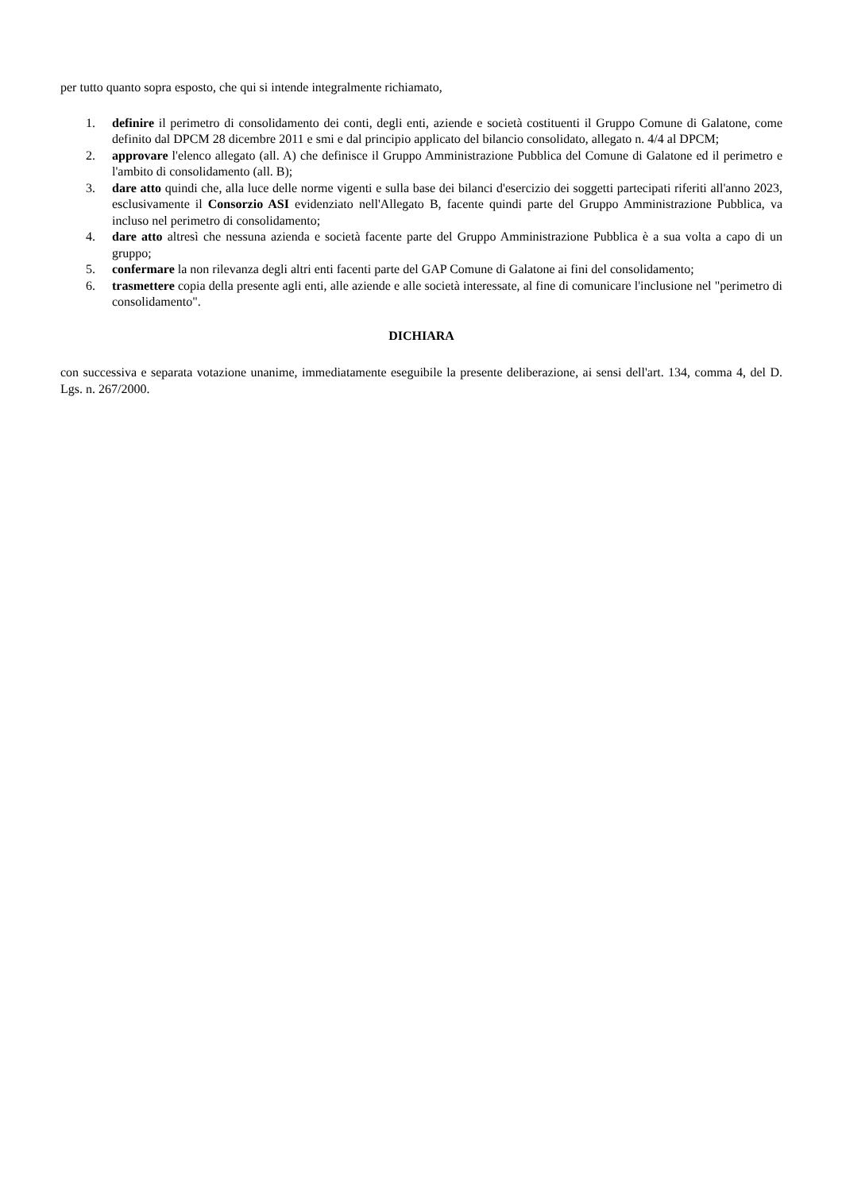per tutto quanto sopra esposto, che qui si intende integralmente richiamato,
1. definire il perimetro di consolidamento dei conti, degli enti, aziende e società costituenti il Gruppo Comune di Galatone, come definito dal DPCM 28 dicembre 2011 e smi e dal principio applicato del bilancio consolidato, allegato n. 4/4 al DPCM;
2. approvare l'elenco allegato (all. A) che definisce il Gruppo Amministrazione Pubblica del Comune di Galatone ed il perimetro e l'ambito di consolidamento (all. B);
3. dare atto quindi che, alla luce delle norme vigenti e sulla base dei bilanci d'esercizio dei soggetti partecipati riferiti all'anno 2023, esclusivamente il Consorzio ASI evidenziato nell'Allegato B, facente quindi parte del Gruppo Amministrazione Pubblica, va incluso nel perimetro di consolidamento;
4. dare atto altresì che nessuna azienda e società facente parte del Gruppo Amministrazione Pubblica è a sua volta a capo di un gruppo;
5. confermare la non rilevanza degli altri enti facenti parte del GAP Comune di Galatone ai fini del consolidamento;
6. trasmettere copia della presente agli enti, alle aziende e alle società interessate, al fine di comunicare l'inclusione nel "perimetro di consolidamento".
DICHIARA
con successiva e separata votazione unanime, immediatamente eseguibile la presente deliberazione, ai sensi dell'art. 134, comma 4, del D. Lgs. n. 267/2000.